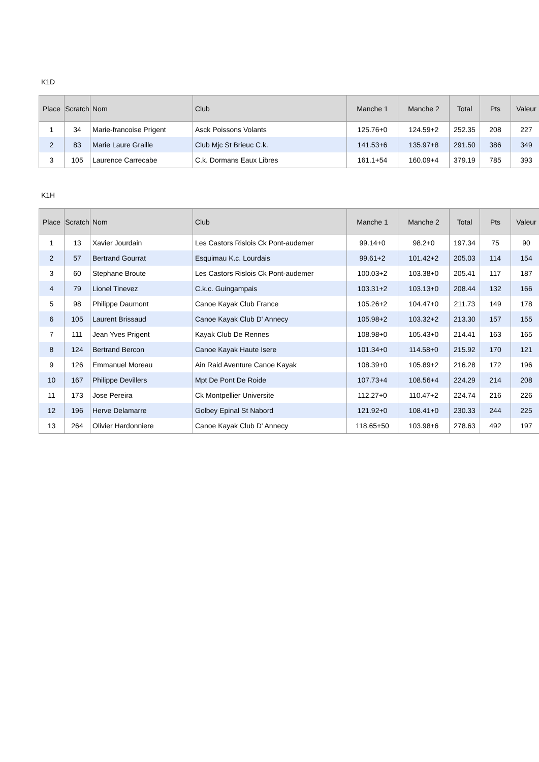K1D
| Place | Scratch | Nom | Club | Manche 1 | Manche 2 | Total | Pts | Valeur |
| --- | --- | --- | --- | --- | --- | --- | --- | --- |
| 1 | 34 | Marie-francoise Prigent | Asck Poissons Volants | 125.76+0 | 124.59+2 | 252.35 | 208 | 227 |
| 2 | 83 | Marie Laure Graille | Club Mjc St Brieuc C.k. | 141.53+6 | 135.97+8 | 291.50 | 386 | 349 |
| 3 | 105 | Laurence Carrecabe | C.k. Dormans Eaux Libres | 161.1+54 | 160.09+4 | 379.19 | 785 | 393 |
K1H
| Place | Scratch | Nom | Club | Manche 1 | Manche 2 | Total | Pts | Valeur |
| --- | --- | --- | --- | --- | --- | --- | --- | --- |
| 1 | 13 | Xavier Jourdain | Les Castors Rislois Ck Pont-audemer | 99.14+0 | 98.2+0 | 197.34 | 75 | 90 |
| 2 | 57 | Bertrand Gourrat | Esquimau K.c. Lourdais | 99.61+2 | 101.42+2 | 205.03 | 114 | 154 |
| 3 | 60 | Stephane Broute | Les Castors Rislois Ck Pont-audemer | 100.03+2 | 103.38+0 | 205.41 | 117 | 187 |
| 4 | 79 | Lionel Tinevez | C.k.c. Guingampais | 103.31+2 | 103.13+0 | 208.44 | 132 | 166 |
| 5 | 98 | Philippe Daumont | Canoe Kayak Club France | 105.26+2 | 104.47+0 | 211.73 | 149 | 178 |
| 6 | 105 | Laurent Brissaud | Canoe Kayak Club D' Annecy | 105.98+2 | 103.32+2 | 213.30 | 157 | 155 |
| 7 | 111 | Jean Yves Prigent | Kayak Club De Rennes | 108.98+0 | 105.43+0 | 214.41 | 163 | 165 |
| 8 | 124 | Bertrand Bercon | Canoe Kayak Haute Isere | 101.34+0 | 114.58+0 | 215.92 | 170 | 121 |
| 9 | 126 | Emmanuel Moreau | Ain Raid Aventure Canoe Kayak | 108.39+0 | 105.89+2 | 216.28 | 172 | 196 |
| 10 | 167 | Philippe Devillers | Mpt De Pont De Roide | 107.73+4 | 108.56+4 | 224.29 | 214 | 208 |
| 11 | 173 | Jose Pereira | Ck Montpellier Universite | 112.27+0 | 110.47+2 | 224.74 | 216 | 226 |
| 12 | 196 | Herve Delamarre | Golbey Epinal St Nabord | 121.92+0 | 108.41+0 | 230.33 | 244 | 225 |
| 13 | 264 | Olivier Hardonniere | Canoe Kayak Club D' Annecy | 118.65+50 | 103.98+6 | 278.63 | 492 | 197 |